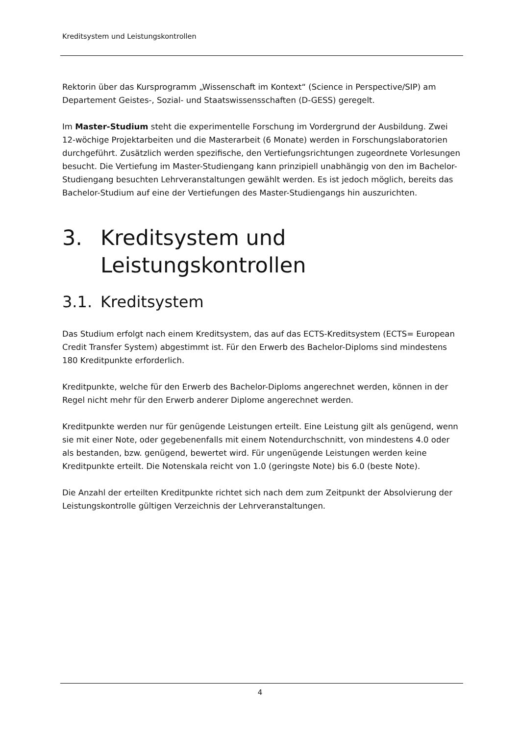Kreditsystem und Leistungskontrollen
Rektorin über das Kursprogramm „Wissenschaft im Kontext“ (Science in Perspective/SIP) am Departement Geistes-, Sozial- und Staatswissensschaften (D-GESS) geregelt.
Im Master-Studium steht die experimentelle Forschung im Vordergrund der Ausbildung. Zwei 12-wöchige Projektarbeiten und die Masterarbeit (6 Monate) werden in Forschungsla­boratorien durchgeführt. Zusätzlich werden spezifische, den Vertiefungsrichtungen zugeord­nete Vorlesungen besucht. Die Vertiefung im Master-Studiengang kann prinzipiell unabhän­gig von den im Bachelor-Studiengang besuchten Lehrveranstaltungen gewählt werden. Es ist jedoch möglich, bereits das Bachelor-Studium auf eine der Vertiefungen des Master-Stu­diengangs hin auszurichten.
3. Kreditsystem und Leistungskontrol­len
3.1. Kreditsystem
Das Studium erfolgt nach einem Kreditsystem, das auf das ECTS-Kreditsystem (ECTS= Euro­pean Credit Transfer System) abgestimmt ist. Für den Erwerb des Bachelor-Diploms sind mindestens 180 Kreditpunkte erforderlich.
Kreditpunkte, welche für den Erwerb des Bachelor-Diploms angerechnet werden, können in der Regel nicht mehr für den Erwerb anderer Diplome angerechnet werden.
Kreditpunkte werden nur für genügende Leistungen erteilt. Eine Leistung gilt als genügend, wenn sie mit einer Note, oder gegebenenfalls mit einem Notendurchschnitt, von mindestens 4.0 oder als bestanden, bzw. genügend, bewertet wird. Für ungenügende Leistungen werden keine Kreditpunkte erteilt. Die Notenskala reicht von 1.0 (geringste Note) bis 6.0 (beste Note).
Die Anzahl der erteilten Kreditpunkte richtet sich nach dem zum Zeitpunkt der Absolvierung der Leistungskontrolle gültigen Verzeichnis der Lehrveranstaltungen.
4